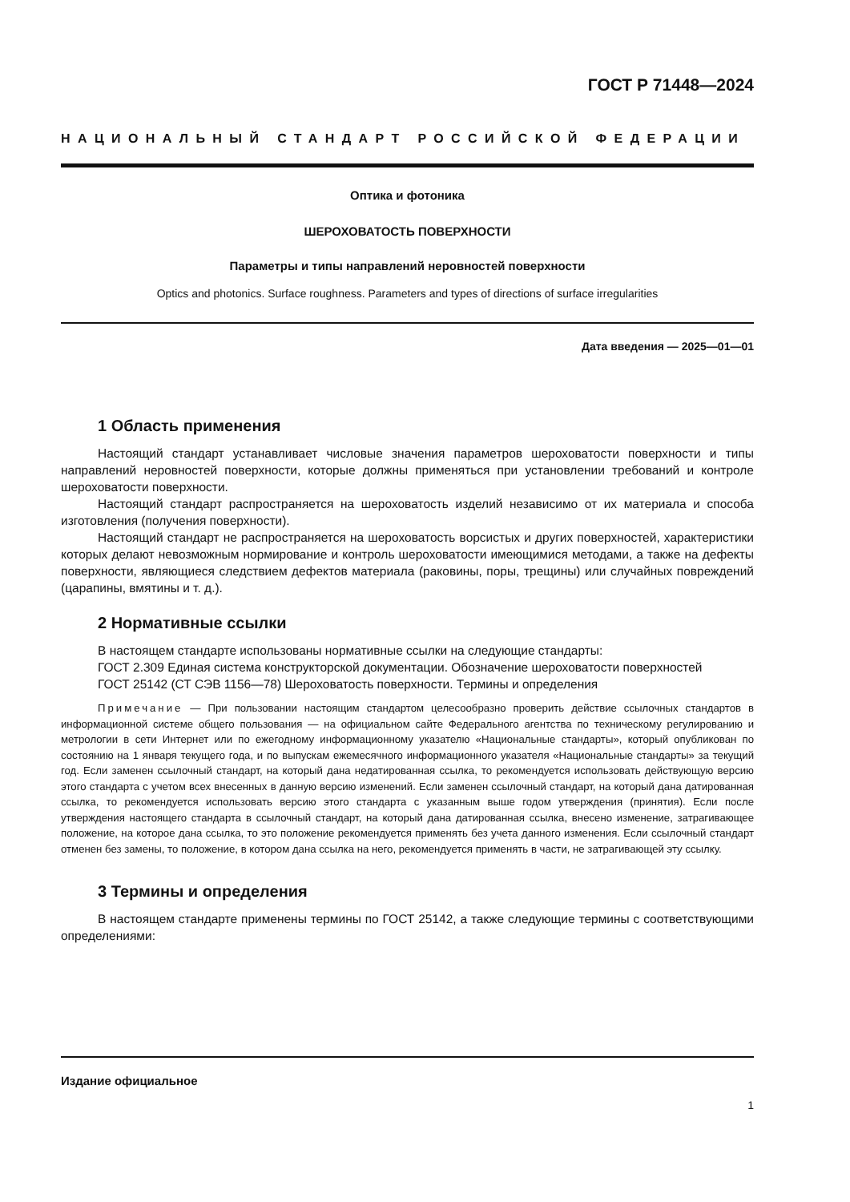ГОСТ Р 71448—2024
НАЦИОНАЛЬНЫЙ СТАНДАРТ РОССИЙСКОЙ ФЕДЕРАЦИИ
Оптика и фотоника
ШЕРОХОВАТОСТЬ ПОВЕРХНОСТИ
Параметры и типы направлений неровностей поверхности
Optics and photonics. Surface roughness. Parameters and types of directions of surface irregularities
Дата введения — 2025—01—01
1 Область применения
Настоящий стандарт устанавливает числовые значения параметров шероховатости поверхности и типы направлений неровностей поверхности, которые должны применяться при установлении требований и контроле шероховатости поверхности.
Настоящий стандарт распространяется на шероховатость изделий независимо от их материала и способа изготовления (получения поверхности).
Настоящий стандарт не распространяется на шероховатость ворсистых и других поверхностей, характеристики которых делают невозможным нормирование и контроль шероховатости имеющимися методами, а также на дефекты поверхности, являющиеся следствием дефектов материала (раковины, поры, трещины) или случайных повреждений (царапины, вмятины и т. д.).
2 Нормативные ссылки
В настоящем стандарте использованы нормативные ссылки на следующие стандарты:
ГОСТ 2.309 Единая система конструкторской документации. Обозначение шероховатости поверхностей
ГОСТ 25142 (СТ СЭВ 1156—78) Шероховатость поверхности. Термины и определения
Примечание — При пользовании настоящим стандартом целесообразно проверить действие ссылочных стандартов в информационной системе общего пользования — на официальном сайте Федерального агентства по техническому регулированию и метрологии в сети Интернет или по ежегодному информационному указателю «Национальные стандарты», который опубликован по состоянию на 1 января текущего года, и по выпускам ежемесячного информационного указателя «Национальные стандарты» за текущий год. Если заменен ссылочный стандарт, на который дана недатированная ссылка, то рекомендуется использовать действующую версию этого стандарта с учетом всех внесенных в данную версию изменений. Если заменен ссылочный стандарт, на который дана датированная ссылка, то рекомендуется использовать версию этого стандарта с указанным выше годом утверждения (принятия). Если после утверждения настоящего стандарта в ссылочный стандарт, на который дана датированная ссылка, внесено изменение, затрагивающее положение, на которое дана ссылка, то это положение рекомендуется применять без учета данного изменения. Если ссылочный стандарт отменен без замены, то положение, в котором дана ссылка на него, рекомендуется применять в части, не затрагивающей эту ссылку.
3 Термины и определения
В настоящем стандарте применены термины по ГОСТ 25142, а также следующие термины с соответствующими определениями:
Издание официальное
1